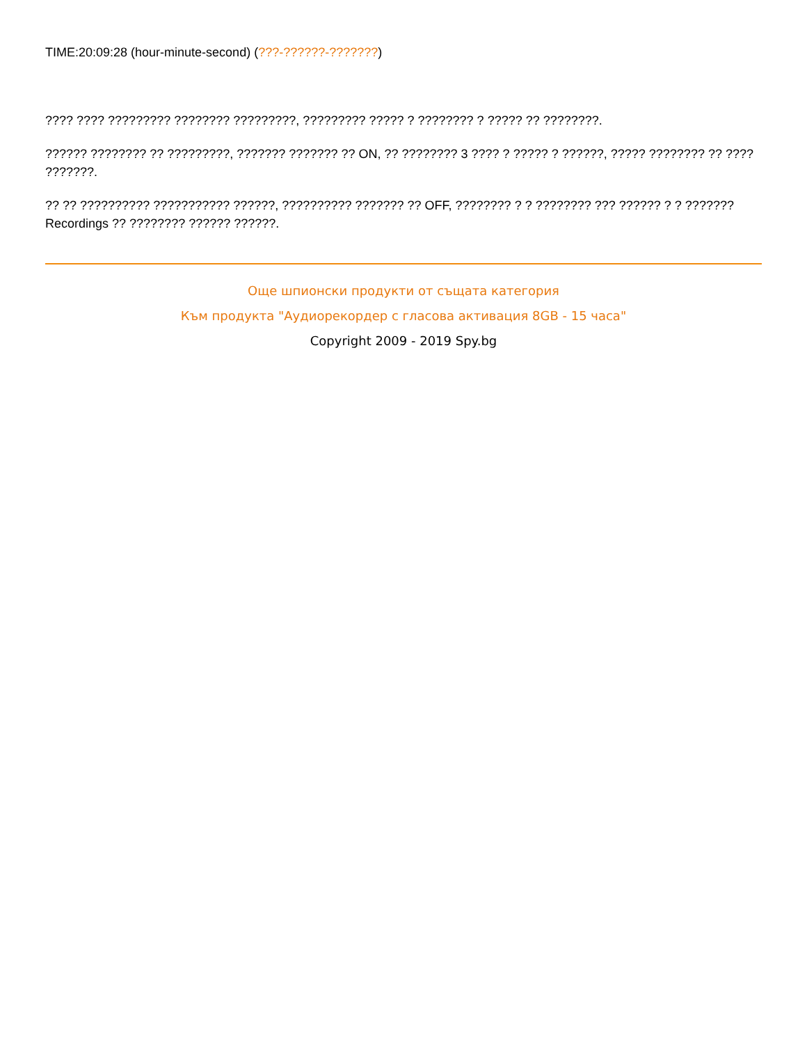TIME:20:09:28 (hour-minute-second) (???-??????-???????)
???? ???? ????????? ???????? ?????????, ????????? ????? ? ???????? ? ????? ?? ????????.
?????? ???????? ?? ?????????, ??????? ??????? ?? ON, ?? ???????? 3 ???? ? ????? ? ??????, ????? ???????? ?? ???? ???????.
?? ?? ?????????? ??????????? ??????, ?????????? ??????? ?? OFF, ???????? ? ? ???????? ??? ?????? ? ? ??????? Recordings ?? ???????? ?????? ??????.
Още шпионски продукти от същата категория
Към продукта "Аудиорекордер с гласова активация 8GB - 15 часа"
Copyright 2009 - 2019 Spy.bg